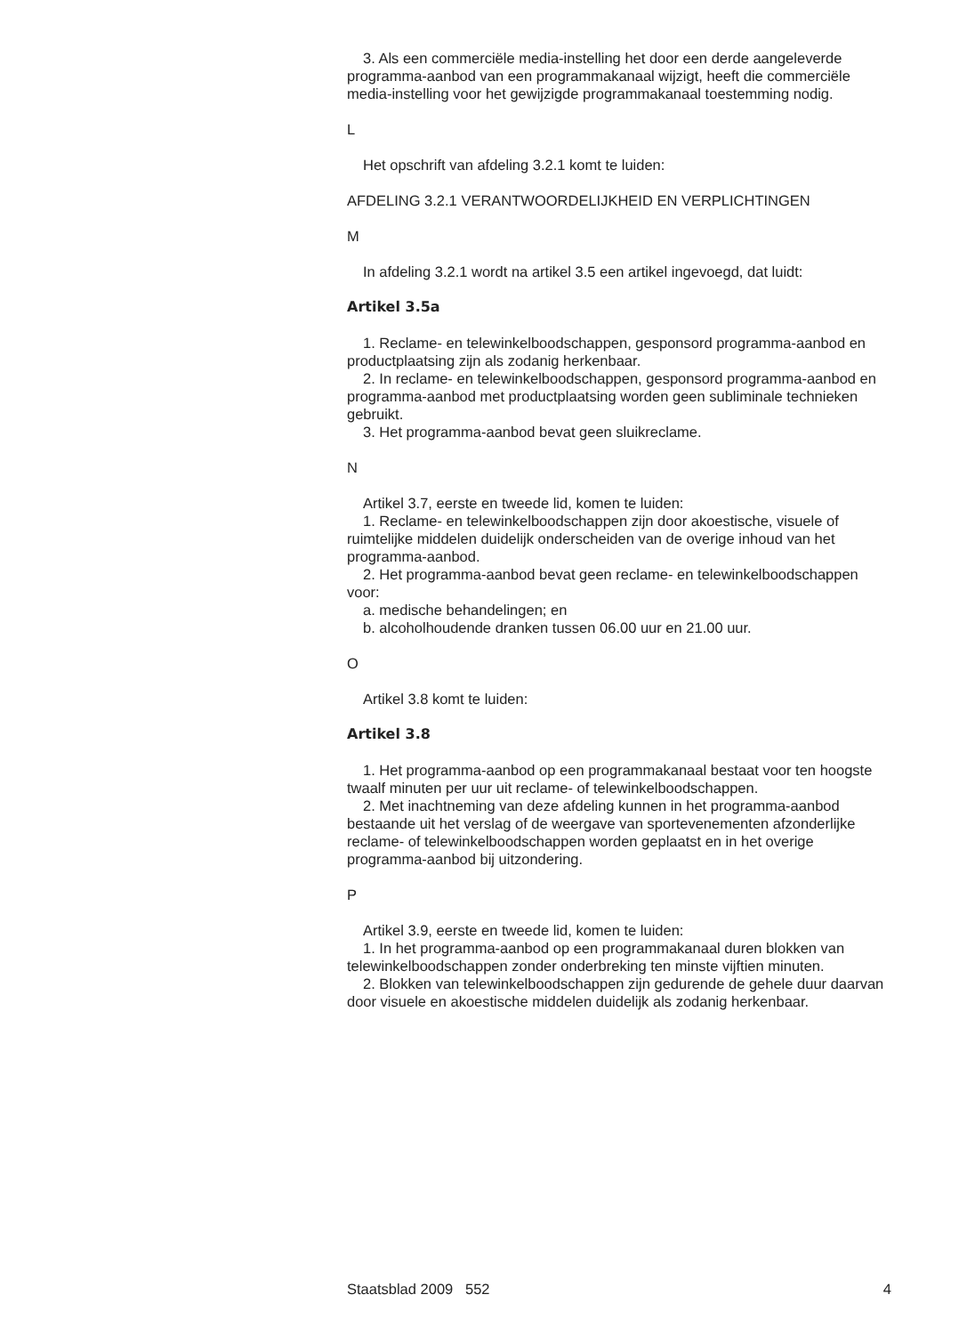3. Als een commerciële media-instelling het door een derde aangeleverde programma-aanbod van een programmakanaal wijzigt, heeft die commerciële media-instelling voor het gewijzigde programmakanaal toestemming nodig.
L
Het opschrift van afdeling 3.2.1 komt te luiden:
AFDELING 3.2.1 VERANTWOORDELIJKHEID EN VERPLICHTINGEN
M
In afdeling 3.2.1 wordt na artikel 3.5 een artikel ingevoegd, dat luidt:
Artikel 3.5a
1. Reclame- en telewinkelboodschappen, gesponsord programma-aanbod en productplaatsing zijn als zodanig herkenbaar.
2. In reclame- en telewinkelboodschappen, gesponsord programma-aanbod en programma-aanbod met productplaatsing worden geen subliminale technieken gebruikt.
3. Het programma-aanbod bevat geen sluikreclame.
N
Artikel 3.7, eerste en tweede lid, komen te luiden:
1. Reclame- en telewinkelboodschappen zijn door akoestische, visuele of ruimtelijke middelen duidelijk onderscheiden van de overige inhoud van het programma-aanbod.
2. Het programma-aanbod bevat geen reclame- en telewinkelboodschappen voor:
a. medische behandelingen; en
b. alcoholhoudende dranken tussen 06.00 uur en 21.00 uur.
O
Artikel 3.8 komt te luiden:
Artikel 3.8
1. Het programma-aanbod op een programmakanaal bestaat voor ten hoogste twaalf minuten per uur uit reclame- of telewinkelboodschappen.
2. Met inachtneming van deze afdeling kunnen in het programma-aanbod bestaande uit het verslag of de weergave van sportevenementen afzonderlijke reclame- of telewinkelboodschappen worden geplaatst en in het overige programma-aanbod bij uitzondering.
P
Artikel 3.9, eerste en tweede lid, komen te luiden:
1. In het programma-aanbod op een programmakanaal duren blokken van telewinkelboodschappen zonder onderbreking ten minste vijftien minuten.
2. Blokken van telewinkelboodschappen zijn gedurende de gehele duur daarvan door visuele en akoestische middelen duidelijk als zodanig herkenbaar.
Staatsblad 2009 552 4